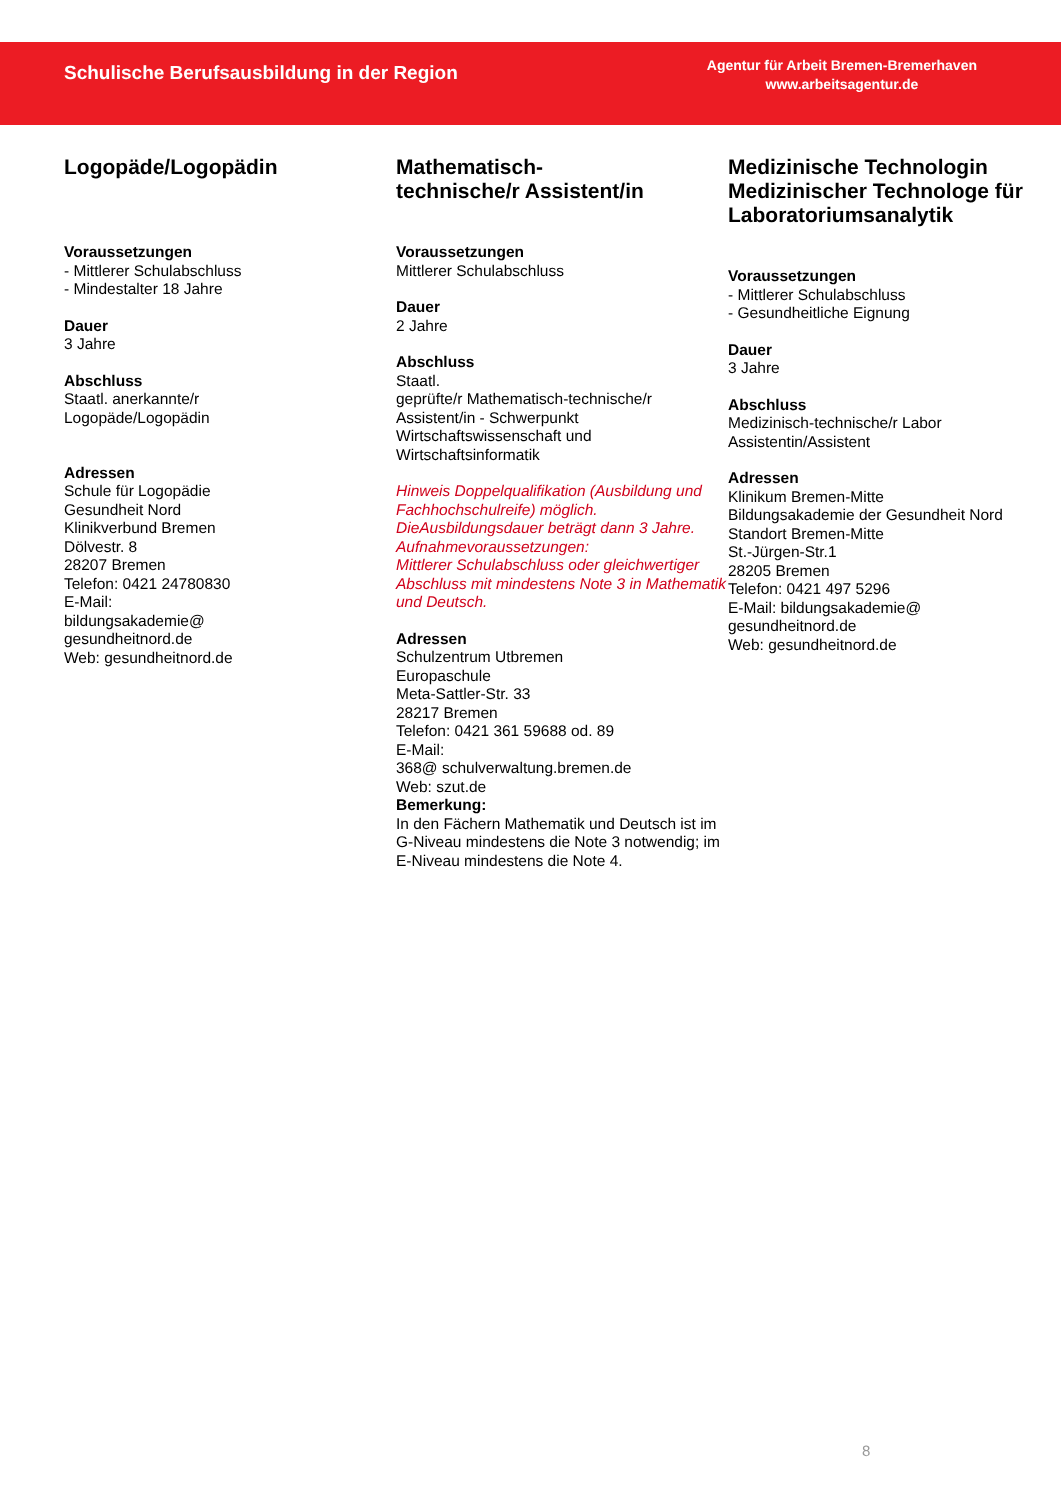Schulische Berufsausbildung in der Region
Agentur für Arbeit Bremen-Bremerhaven
www.arbeitsagentur.de
Logopäde/Logopädin
Voraussetzungen
- Mittlerer Schulabschluss
- Mindestalter 18 Jahre
Dauer
3 Jahre
Abschluss
Staatl. anerkannte/r
Logopäde/Logopädin
Adressen
Schule für Logopädie
Gesundheit Nord
Klinikverbund Bremen
Dölvestr. 8
28207 Bremen
Telefon: 0421 24780830
E-Mail:
bildungsakademie@
gesundheitnord.de
Web: gesundheitnord.de
Mathematisch-
technische/r Assistent/in
Voraussetzungen
Mittlerer Schulabschluss
Dauer
2 Jahre
Abschluss
Staatl.
geprüfte/r Mathematisch-technische/r Assistent/in - Schwerpunkt Wirtschaftswissenschaft und Wirtschaftsinformatik
Hinweis Doppelqualifikation (Ausbildung und Fachhochschulreife) möglich. DieAusbildungsdauer beträgt dann 3 Jahre.
Aufnahmevoraussetzungen:
Mittlerer Schulabschluss oder gleichwertiger Abschluss mit mindestens Note 3 in Mathematik und Deutsch.
Adressen
Schulzentrum Utbremen
Europaschule
Meta-Sattler-Str. 33
28217 Bremen
Telefon: 0421 361 59688 od. 89
E-Mail:
368@ schulverwaltung.bremen.de
Web: szut.de
Bemerkung:
In den Fächern Mathematik und Deutsch ist im G-Niveau mindestens die Note 3 notwendig; im E-Niveau mindestens die Note 4.
Medizinische Technologin Medizinischer Technologe für
Laboratoriumsanalytik
Voraussetzungen
- Mittlerer Schulabschluss
- Gesundheitliche Eignung
Dauer
3 Jahre
Abschluss
Medizinisch-technische/r Labor Assistentin/Assistent
Adressen
Klinikum Bremen-Mitte
Bildungsakademie der Gesundheit Nord
Standort Bremen-Mitte
St.-Jürgen-Str.1
28205 Bremen
Telefon: 0421 497 5296
E-Mail: bildungsakademie@
gesundheitnord.de
Web: gesundheitnord.de
8